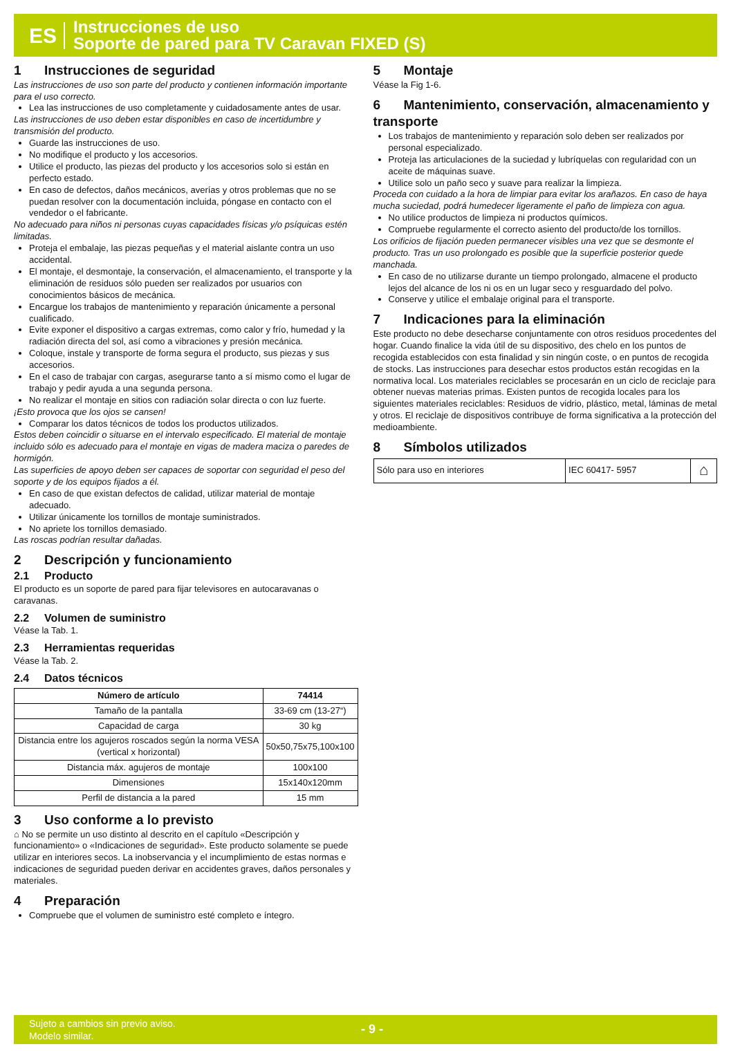ES
Instrucciones de uso
Soporte de pared para TV Caravan FIXED (S)
1 Instrucciones de seguridad
Las instrucciones de uso son parte del producto y contienen información importante para el uso correcto.
Lea las instrucciones de uso completamente y cuidadosamente antes de usar.
Las instrucciones de uso deben estar disponibles en caso de incertidumbre y transmisión del producto.
Guarde las instrucciones de uso.
No modifique el producto y los accesorios.
Utilice el producto, las piezas del producto y los accesorios solo si están en perfecto estado.
En caso de defectos, daños mecánicos, averías y otros problemas que no se puedan resolver con la documentación incluida, póngase en contacto con el vendedor o el fabricante.
No adecuado para niños ni personas cuyas capacidades físicas y/o psíquicas estén limitadas.
Proteja el embalaje, las piezas pequeñas y el material aislante contra un uso accidental.
El montaje, el desmontaje, la conservación, el almacenamiento, el transporte y la eliminación de residuos sólo pueden ser realizados por usuarios con conocimientos básicos de mecánica.
Encargue los trabajos de mantenimiento y reparación únicamente a personal cualificado.
Evite exponer el dispositivo a cargas extremas, como calor y frío, humedad y la radiación directa del sol, así como a vibraciones y presión mecánica.
Coloque, instale y transporte de forma segura el producto, sus piezas y sus accesorios.
En el caso de trabajar con cargas, asegurarse tanto a sí mismo como el lugar de trabajo y pedir ayuda a una segunda persona.
No realizar el montaje en sitios con radiación solar directa o con luz fuerte.
¡Esto provoca que los ojos se cansen!
Comparar los datos técnicos de todos los productos utilizados.
Estos deben coincidir o situarse en el intervalo especificado. El material de montaje incluido sólo es adecuado para el montaje en vigas de madera maciza o paredes de hormigón.
Las superficies de apoyo deben ser capaces de soportar con seguridad el peso del soporte y de los equipos fijados a él.
En caso de que existan defectos de calidad, utilizar material de montaje adecuado.
Utilizar únicamente los tornillos de montaje suministrados.
No apriete los tornillos demasiado.
Las roscas podrían resultar dañadas.
2 Descripción y funcionamiento
2.1 Producto
El producto es un soporte de pared para fijar televisores en autocaravanas o caravanas.
2.2 Volumen de suministro
Véase la Tab. 1.
2.3 Herramientas requeridas
Véase la Tab. 2.
2.4 Datos técnicos
| Número de artículo | 74414 |
| --- | --- |
| Tamaño de la pantalla | 33-69 cm (13-27“) |
| Capacidad de carga | 30 kg |
| Distancia entre los agujeros roscados según la norma VESA (vertical x horizontal) | 50x50,75x75,100x100 |
| Distancia máx. agujeros de montaje | 100x100 |
| Dimensiones | 15x140x120mm |
| Perfil de distancia a la pared | 15 mm |
3 Uso conforme a lo previsto
⌂ No se permite un uso distinto al descrito en el capítulo «Descripción y funcionamiento» o «Indicaciones de seguridad». Este producto solamente se puede utilizar en interiores secos. La inobservancia y el incumplimiento de estas normas e indicaciones de seguridad pueden derivar en accidentes graves, daños personales y materiales.
4 Preparación
Compruebe que el volumen de suministro esté completo e íntegro.
5 Montaje
Véase la Fig 1-6.
6 Mantenimiento, conservación, almacenamiento y transporte
Los trabajos de mantenimiento y reparación solo deben ser realizados por personal especializado.
Proteja las articulaciones de la suciedad y lubríquelas con regularidad con un aceite de máquinas suave.
Utilice solo un paño seco y suave para realizar la limpieza.
Proceda con cuidado a la hora de limpiar para evitar los arañazos. En caso de haya mucha suciedad, podrá humedecer ligeramente el paño de limpieza con agua.
No utilice productos de limpieza ni productos químicos.
Compruebe regularmente el correcto asiento del producto/de los tornillos.
Los orificios de fijación pueden permanecer visibles una vez que se desmonte el producto. Tras un uso prolongado es posible que la superficie posterior quede manchada.
En caso de no utilizarse durante un tiempo prolongado, almacene el producto lejos del alcance de los ni os en un lugar seco y resguardado del polvo.
Conserve y utilice el embalaje original para el transporte.
7 Indicaciones para la eliminación
Este producto no debe desecharse conjuntamente con otros residuos procedentes del hogar. Cuando finalice la vida útil de su dispositivo, des chelo en los puntos de recogida establecidos con esta finalidad y sin ningún coste, o en puntos de recogida de stocks. Las instrucciones para desechar estos productos están recogidas en la normativa local. Los materiales reciclables se procesarán en un ciclo de reciclaje para obtener nuevas materias primas. Existen puntos de recogida locales para los siguientes materiales reciclables: Residuos de vidrio, plástico, metal, láminas de metal y otros. El reciclaje de dispositivos contribuye de forma significativa a la protección del medioambiente.
8 Símbolos utilizados
| Sólo para uso en interiores | IEC 60417- 5957 | ⌂ |
Sujeto a cambios sin previo aviso.
Modelo similar.
- 9 -